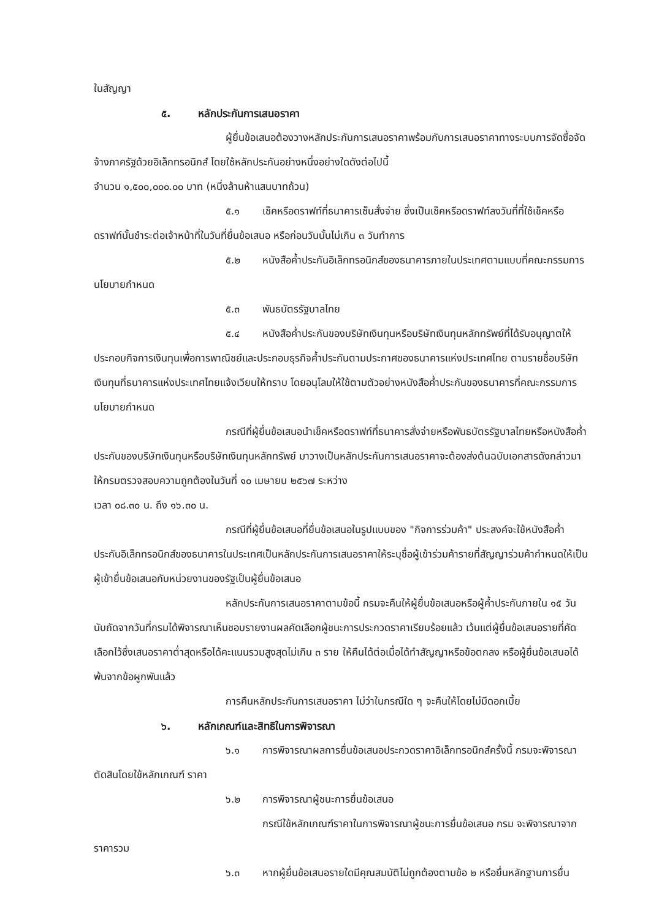ในสัญญา
๕. หลักประกันการเสนอราคา
ผู้ยื่นข้อเสนอต้องวางหลักประกันการเสนอราคาพร้อมกับการเสนอราคาทางระบบการจัดซื้อจัดจ้างภาครัฐด้วยอิเล็กทรอนิกส์ โดยใช้หลักประกันอย่างหนึ่งอย่างใดดังต่อไปนี้
จำนวน ๑,๕๐๐,๐๐๐.๐๐ บาท (หนึ่งล้านห้าแสนบาทถ้วน)
๕.๑ เช็คหรือดราฟท์ที่ธนาคารเซ็นสั่งจ่าย ซึ่งเป็นเช็คหรือดราฟท์ลงวันที่ที่ใช้เช็คหรือดราฟท์นั้นชำระต่อเจ้าหน้าที่ในวันที่ยื่นข้อเสนอ หรือก่อนวันนั้นไม่เกิน ๓ วันทำการ
๕.๒ หนังสือค้ำประกันอิเล็กทรอนิกส์ของธนาคารภายในประเทศตามแบบที่คณะกรรมการนโยบายกำหนด
๕.๓ พันธบัตรรัฐบาลไทย
๕.๔ หนังสือค้ำประกันของบริษัทเงินทุนหรือบริษัทเงินทุนหลักทรัพย์ที่ได้รับอนุญาตให้ ประกอบกิจการเงินทุนเพื่อการพาณิชย์และประกอบธุรกิจค้ำประกันตามประกาศของธนาคารแห่งประเทศไทย ตามรายชื่อบริษัทเงินทุนที่ธนาคารแห่งประเทศไทยแจ้งเวียนให้ทราบ โดยอนุโลมให้ใช้ตามตัวอย่างหนังสือค้ำประกันของธนาคารที่คณะกรรมการนโยบายกำหนด
กรณีที่ผู้ยื่นข้อเสนอนำเช็คหรือดราฟท์ที่ธนาคารสั่งจ่ายหรือพันธบัตรรัฐบาลไทยหรือหนังสือค้ำประกันของบริษัทเงินทุนหรือบริษัทเงินทุนหลักทรัพย์ มาวางเป็นหลักประกันการเสนอราคาจะต้องส่งต้นฉบับเอกสารดังกล่าวมาให้กรมตรวจสอบความถูกต้องในวันที่ ๑๐ เมษายน ๒๕๖๗ ระหว่าง
เวลา ๐๘.๓๐ น. ถึง ๑๖.๓๐ น.
กรณีที่ผู้ยื่นข้อเสนอที่ยื่นข้อเสนอในรูปแบบของ "กิจการร่วมค้า" ประสงค์จะใช้หนังสือค้ำประกันอิเล็กทรอนิกส์ของธนาคารในประเทศเป็นหลักประกันการเสนอราคาให้ระบุชื่อผู้เข้าร่วมค้ารายที่สัญญาร่วมค้ากำหนดให้เป็นผู้เข้ายื่นข้อเสนอกับหน่วยงานของรัฐเป็นผู้ยื่นข้อเสนอ
หลักประกันการเสนอราคาตามข้อนี้ กรมจะคืนให้ผู้ยื่นข้อเสนอหรือผู้ค้ำประกันภายใน ๑๕ วัน นับถัดจากวันที่กรมได้พิจารณาเห็นชอบรายงานผลคัดเลือกผู้ชนะการประกวดราคาเรียบร้อยแล้ว เว้นแต่ผู้ยื่นข้อเสนอรายที่คัดเลือกไว้ซึ่งเสนอราคาต่ำสุดหรือได้คะแนนรวมสูงสุดไม่เกิน ๓ ราย ให้คืนได้ต่อเมื่อได้ทำสัญญาหรือข้อตกลง หรือผู้ยื่นข้อเสนอได้พ้นจากข้อผูกพันแล้ว
การคืนหลักประกันการเสนอราคา ไม่ว่าในกรณีใด ๆ จะคืนให้โดยไม่มีดอกเบี้ย
๖. หลักเกณฑ์และสิทธิในการพิจารณา
๖.๑ การพิจารณาผลการยื่นข้อเสนอประกวดราคาอิเล็กทรอนิกส์ครั้งนี้ กรมจะพิจารณาตัดสินโดยใช้หลักเกณฑ์ ราคา
๖.๒ การพิจารณาผู้ชนะการยื่นข้อเสนอ
กรณีใช้หลักเกณฑ์ราคาในการพิจารณาผู้ชนะการยื่นข้อเสนอ กรม จะพิจารณาจาก ราคารวม
๖.๓ หากผู้ยื่นข้อเสนอรายใดมีคุณสมบัติไม่ถูกต้องตามข้อ ๒ หรือยื่นหลักฐานการยื่น